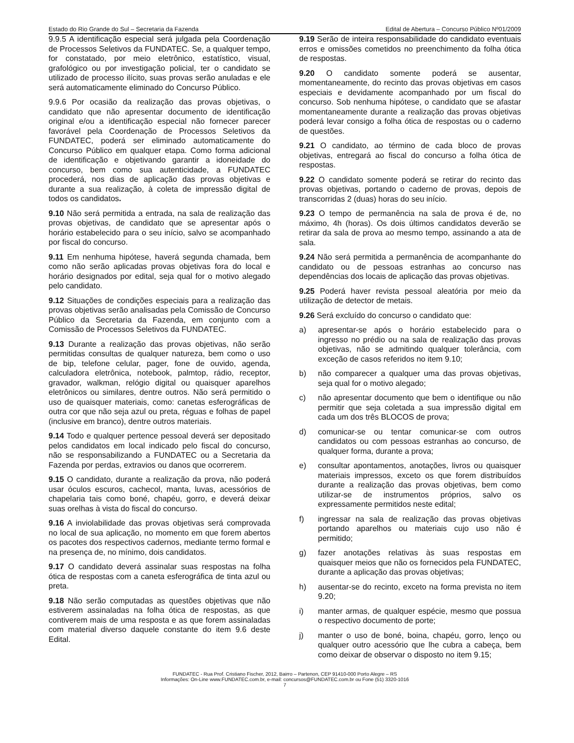Estado do Rio Grande do Sul – Secretaria da Fazenda Edital de Abertura – Concurso Público Nº01/2009
9.9.5 A identificação especial será julgada pela Coordenação de Processos Seletivos da FUNDATEC. Se, a qualquer tempo, for constatado, por meio eletrônico, estatístico, visual, grafológico ou por investigação policial, ter o candidato se utilizado de processo ilícito, suas provas serão anuladas e ele será automaticamente eliminado do Concurso Público.
9.9.6 Por ocasião da realização das provas objetivas, o candidato que não apresentar documento de identificação original e/ou a identificação especial não fornecer parecer favorável pela Coordenação de Processos Seletivos da FUNDATEC, poderá ser eliminado automaticamente do Concurso Público em qualquer etapa. Como forma adicional de identificação e objetivando garantir a idoneidade do concurso, bem como sua autenticidade, a FUNDATEC procederá, nos dias de aplicação das provas objetivas e durante a sua realização, à coleta de impressão digital de todos os candidatos.
9.10 Não será permitida a entrada, na sala de realização das provas objetivas, de candidato que se apresentar após o horário estabelecido para o seu início, salvo se acompanhado por fiscal do concurso.
9.11 Em nenhuma hipótese, haverá segunda chamada, bem como não serão aplicadas provas objetivas fora do local e horário designados por edital, seja qual for o motivo alegado pelo candidato.
9.12 Situações de condições especiais para a realização das provas objetivas serão analisadas pela Comissão de Concurso Público da Secretaria da Fazenda, em conjunto com a Comissão de Processos Seletivos da FUNDATEC.
9.13 Durante a realização das provas objetivas, não serão permitidas consultas de qualquer natureza, bem como o uso de bip, telefone celular, pager, fone de ouvido, agenda, calculadora eletrônica, notebook, palmtop, rádio, receptor, gravador, walkman, relógio digital ou quaisquer aparelhos eletrônicos ou similares, dentre outros. Não será permitido o uso de quaisquer materiais, como: canetas esferográficas de outra cor que não seja azul ou preta, réguas e folhas de papel (inclusive em branco), dentre outros materiais.
9.14 Todo e qualquer pertence pessoal deverá ser depositado pelos candidatos em local indicado pelo fiscal do concurso, não se responsabilizando a FUNDATEC ou a Secretaria da Fazenda por perdas, extravios ou danos que ocorrerem.
9.15 O candidato, durante a realização da prova, não poderá usar óculos escuros, cachecol, manta, luvas, acessórios de chapelaria tais como boné, chapéu, gorro, e deverá deixar suas orelhas à vista do fiscal do concurso.
9.16 A inviolabilidade das provas objetivas será comprovada no local de sua aplicação, no momento em que forem abertos os pacotes dos respectivos cadernos, mediante termo formal e na presença de, no mínimo, dois candidatos.
9.17 O candidato deverá assinalar suas respostas na folha ótica de respostas com a caneta esferográfica de tinta azul ou preta.
9.18 Não serão computadas as questões objetivas que não estiverem assinaladas na folha ótica de respostas, as que contiverem mais de uma resposta e as que forem assinaladas com material diverso daquele constante do item 9.6 deste Edital.
9.19 Serão de inteira responsabilidade do candidato eventuais erros e omissões cometidos no preenchimento da folha ótica de respostas.
9.20 O candidato somente poderá se ausentar, momentaneamente, do recinto das provas objetivas em casos especiais e devidamente acompanhado por um fiscal do concurso. Sob nenhuma hipótese, o candidato que se afastar momentaneamente durante a realização das provas objetivas poderá levar consigo a folha ótica de respostas ou o caderno de questões.
9.21 O candidato, ao término de cada bloco de provas objetivas, entregará ao fiscal do concurso a folha ótica de respostas.
9.22 O candidato somente poderá se retirar do recinto das provas objetivas, portando o caderno de provas, depois de transcorridas 2 (duas) horas do seu início.
9.23 O tempo de permanência na sala de prova é de, no máximo, 4h (horas). Os dois últimos candidatos deverão se retirar da sala de prova ao mesmo tempo, assinando a ata de sala.
9.24 Não será permitida a permanência de acompanhante do candidato ou de pessoas estranhas ao concurso nas dependências dos locais de aplicação das provas objetivas.
9.25 Poderá haver revista pessoal aleatória por meio da utilização de detector de metais.
9.26 Será excluído do concurso o candidato que:
a) apresentar-se após o horário estabelecido para o ingresso no prédio ou na sala de realização das provas objetivas, não se admitindo qualquer tolerância, com exceção de casos referidos no item 9.10;
b) não comparecer a qualquer uma das provas objetivas, seja qual for o motivo alegado;
c) não apresentar documento que bem o identifique ou não permitir que seja coletada a sua impressão digital em cada um dos três BLOCOS de prova;
d) comunicar-se ou tentar comunicar-se com outros candidatos ou com pessoas estranhas ao concurso, de qualquer forma, durante a prova;
e) consultar apontamentos, anotações, livros ou quaisquer materiais impressos, exceto os que forem distribuídos durante a realização das provas objetivas, bem como utilizar-se de instrumentos próprios, salvo os expressamente permitidos neste edital;
f) ingressar na sala de realização das provas objetivas portando aparelhos ou materiais cujo uso não é permitido;
g) fazer anotações relativas às suas respostas em quaisquer meios que não os fornecidos pela FUNDATEC, durante a aplicação das provas objetivas;
h) ausentar-se do recinto, exceto na forma prevista no item 9.20;
i) manter armas, de qualquer espécie, mesmo que possua o respectivo documento de porte;
j) manter o uso de boné, boina, chapéu, gorro, lenço ou qualquer outro acessório que lhe cubra a cabeça, bem como deixar de observar o disposto no item 9.15;
FUNDATEC - Rua Prof. Cristiano Fischer, 2012, Bairro – Partenon, CEP 91410-000 Porto Alegre – RS
Informações: On-Line www.FUNDATEC.com.br, e-mail: concursos@FUNDATEC.com.br ou Fone (51) 3320-1016
7